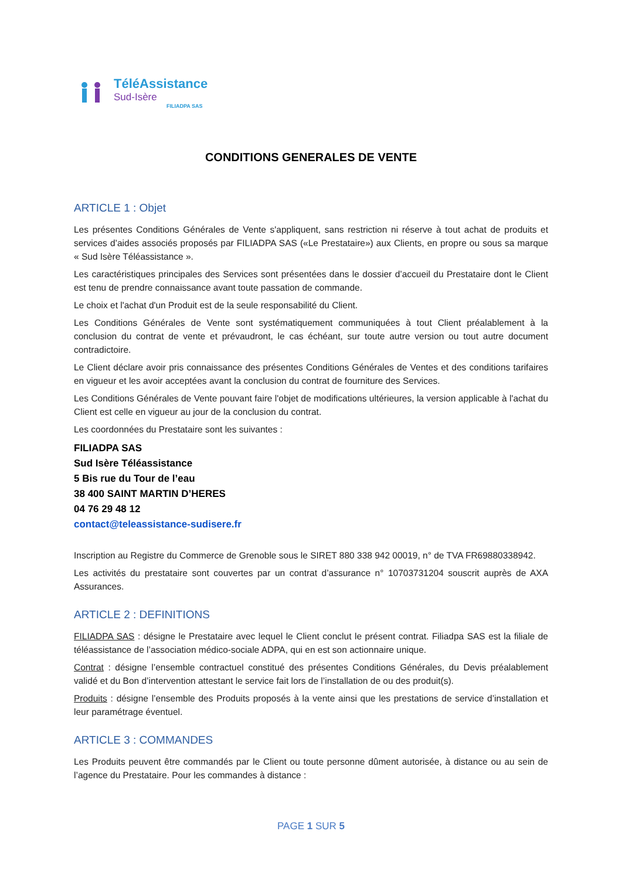TéléAssistance
Sud-Isère
FILIADPA SAS
CONDITIONS GENERALES DE VENTE
ARTICLE 1 : Objet
Les présentes Conditions Générales de Vente s'appliquent, sans restriction ni réserve à tout achat de produits et services d’aides associés proposés par FILIADPA SAS («Le Prestataire») aux Clients, en propre ou sous sa marque « Sud Isère Téléassistance ».
Les caractéristiques principales des Services sont présentées dans le dossier d’accueil du Prestataire dont le Client est tenu de prendre connaissance avant toute passation de commande.
Le choix et l'achat d'un Produit est de la seule responsabilité du Client.
Les Conditions Générales de Vente sont systématiquement communiquées à tout Client préalablement à la conclusion du contrat de vente et prévaudront, le cas échéant, sur toute autre version ou tout autre document contradictoire.
Le Client déclare avoir pris connaissance des présentes Conditions Générales de Ventes et des conditions tarifaires en vigueur et les avoir acceptées avant la conclusion du contrat de fourniture des Services.
Les Conditions Générales de Vente pouvant faire l'objet de modifications ultérieures, la version applicable à l'achat du Client est celle en vigueur au jour de la conclusion du contrat.
Les coordonnées du Prestataire sont les suivantes :
FILIADPA SAS
Sud Isère Téléassistance
5 Bis rue du Tour de l’eau
38 400 SAINT MARTIN D’HERES
04 76 29 48 12
contact@teleassistance-sudisere.fr
Inscription au Registre du Commerce de Grenoble sous le SIRET 880 338 942 00019, n° de TVA FR69880338942.
Les activités du prestataire sont couvertes par un contrat d’assurance n° 10703731204 souscrit auprès de AXA Assurances.
ARTICLE 2 : DEFINITIONS
FILIADPA SAS : désigne le Prestataire avec lequel le Client conclut le présent contrat. Filiadpa SAS est la filiale de téléassistance de l’association médico-sociale ADPA, qui en est son actionnaire unique.
Contrat : désigne l’ensemble contractuel constitué des présentes Conditions Générales, du Devis préalablement validé et du Bon d’intervention attestant le service fait lors de l’installation de ou des produit(s).
Produits : désigne l’ensemble des Produits proposés à la vente ainsi que les prestations de service d’installation et leur paramétrage éventuel.
ARTICLE 3 : COMMANDES
Les Produits peuvent être commandés par le Client ou toute personne dûment autorisée, à distance ou au sein de l’agence du Prestataire. Pour les commandes à distance :
PAGE 1 SUR 5